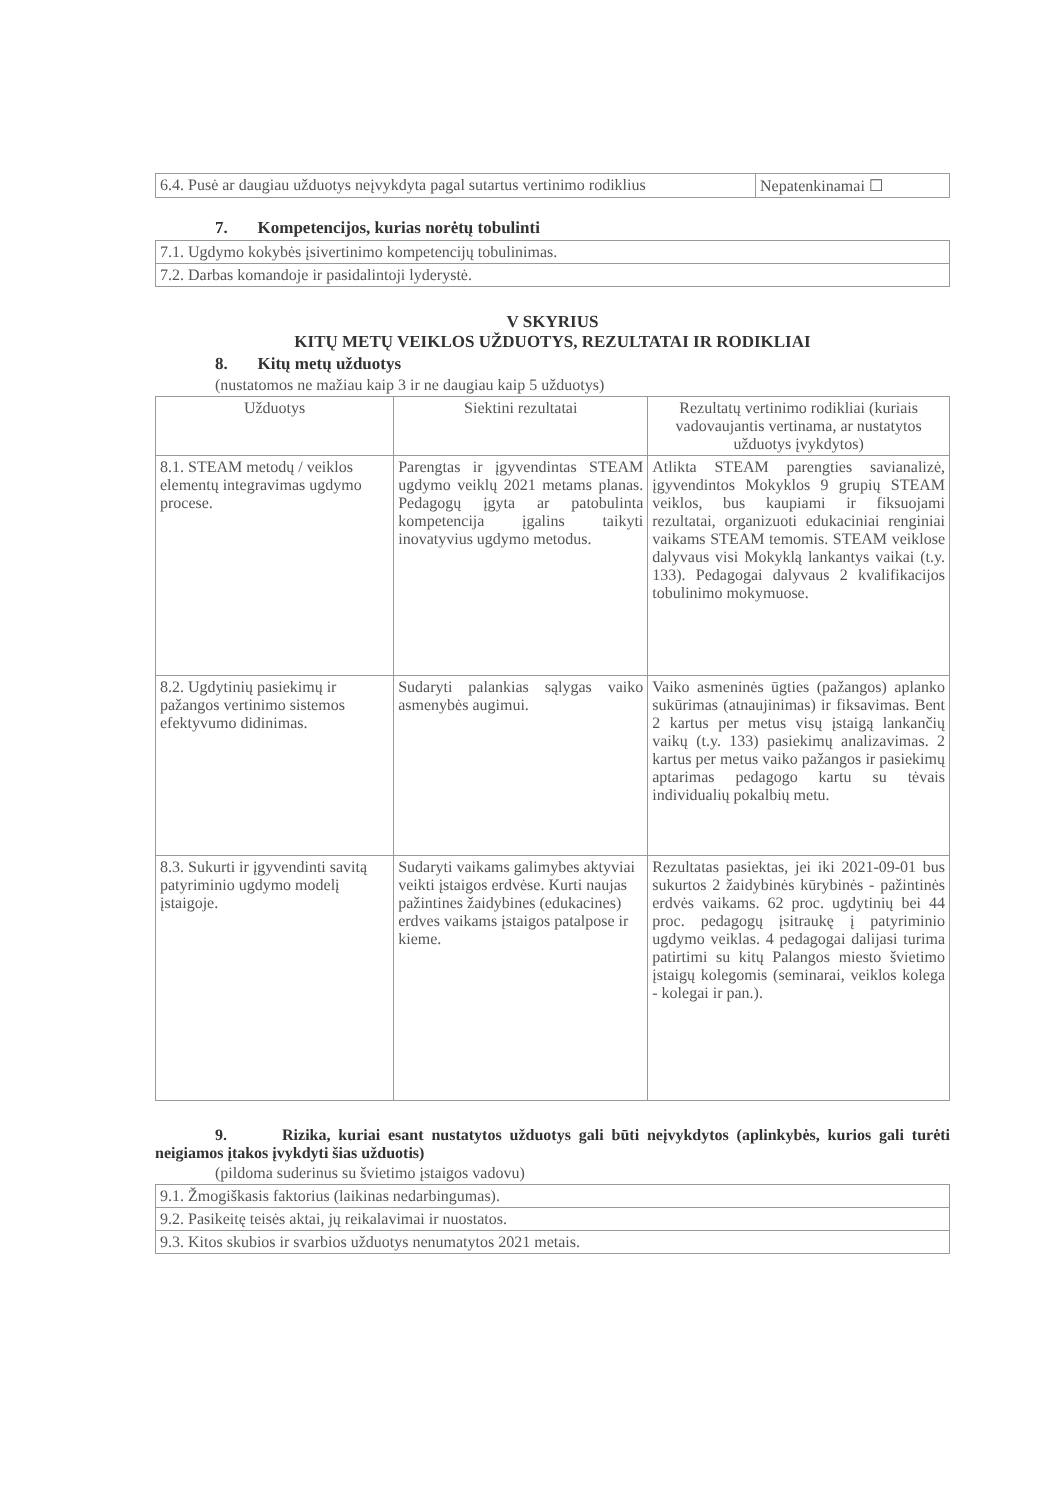| 6.4. Pusė ar daugiau užduotys neįvykdyta pagal sutartus vertinimo rodiklius | Nepatenkinamai ☐ |
7. Kompetencijos, kurias norėtų tobulinti
| 7.1. Ugdymo kokybės įsivertinimo kompetencijų tobulinimas. |
| 7.2. Darbas komandoje ir pasidalintoji lyderystė. |
V SKYRIUS
KITŲ METŲ VEIKLOS UŽDUOTYS, REZULTATAI IR RODIKLIAI
8. Kitų metų užduotys
(nustatomos ne mažiau kaip 3 ir ne daugiau kaip 5 užduotys)
| Užduotys | Siektini rezultatai | Rezultatų vertinimo rodikliai (kuriais vadovaujantis vertinama, ar nustatytos užduotys įvykdytos) |
| --- | --- | --- |
| 8.1. STEAM metodų / veiklos elementų integravimas ugdymo procese. | Parengtas ir įgyvendintas STEAM ugdymo veiklų 2021 metams planas. Pedagogų įgyta ar patobulinta kompetencija įgalins taikyti inovatyvius ugdymo metodus. | Atlikta STEAM parengties savianalizė, įgyvendintos Mokyklos 9 grupių STEAM veiklos, bus kaupiami ir fiksuojami rezultatai, organizuoti edukaciniai renginiai vaikams STEAM temomis. STEAM veiklose dalyvaus visi Mokyklą lankantys vaikai (t.y. 133). Pedagogai dalyvaus 2 kvalifikacijos tobulinimo mokymuose. |
| 8.2. Ugdytinių pasiekimų ir pažangos vertinimo sistemos efektyvumo didinimas. | Sudaryti palankias sąlygas vaiko asmenybės augimui. | Vaiko asmeninės ūgties (pažangos) aplanko sukūrimas (atnaujinimas) ir fiksavimas. Bent 2 kartus per metus visų įstaigą lankančių vaikų (t.y. 133) pasiekimų analizavimas. 2 kartus per metus vaiko pažangos ir pasiekimų aptarimas pedagogo kartu su tėvais individualių pokalbių metu. |
| 8.3. Sukurti ir įgyvendinti savitą patyriminio ugdymo modelį įstaigoje. | Sudaryti vaikams galimybes aktyviai veikti įstaigos erdvėse. Kurti naujas pažintines žaidybines (edukacines) erdves vaikams įstaigos patalpose ir kieme. | Rezultatas pasiektas, jei iki 2021-09-01 bus sukurtos 2 žaidybinės kūrybinės - pažintinės erdvės vaikams. 62 proc. ugdytinių bei 44 proc. pedagogų įsitraukę į patyriminio ugdymo veiklas. 4 pedagogai dalijasi turima patirtimi su kitų Palangos miesto švietimo įstaigų kolegomis (seminarai, veiklos kolega - kolegai ir pan.). |
9. Rizika, kuriai esant nustatytos užduotys gali būti neįvykdytos (aplinkybės, kurios gali turėti neigiamos įtakos įvykdyti šias užduotis)
(pildoma suderinus su švietimo įstaigos vadovu)
| 9.1. Žmogiškasis faktorius (laikinas nedarbingumas). |
| 9.2. Pasikeitę teisės aktai, jų reikalavimai ir nuostatos. |
| 9.3. Kitos skubios ir svarbios užduotys nenumatytos 2021 metais. |